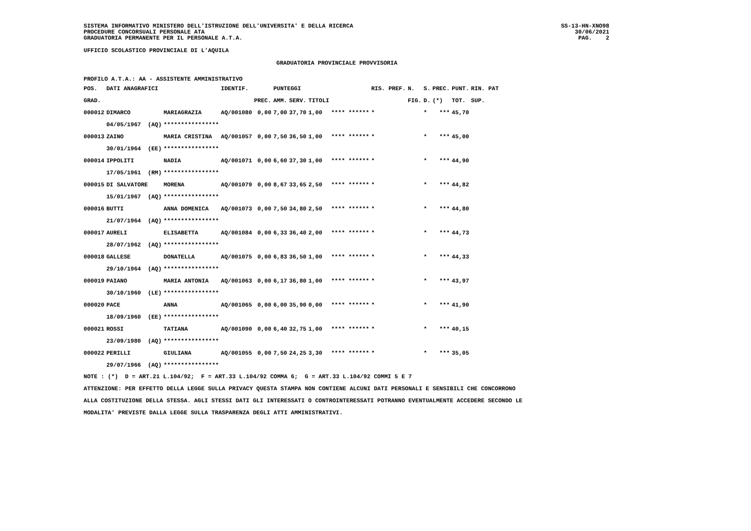SISTEMA INFORMATIVO MINISTERO DELL'ISTRUZIONE DELL'UNIVERSITA' E DELLA RICERCA PROCEDURE CONCORSUALI PERSONALE ATA GRADUATORIA PERMANENTE PER IL PERSONALE A.T.A.
SS-13-HN-XNO98 30/06/2021 PAG. 2
UFFICIO SCOLASTICO PROVINCIALE DI L'AQUILA
GRADUATORIA PROVINCIALE PROVVISORIA
PROFILO A.T.A.: AA - ASSISTENTE AMMINISTRATIVO
| POS. | DATI ANAGRAFICI | | IDENTIF. | | PUNTEGGI | | | | RIS. PREF. | N. | S. | PREC. | PUNT. | RIN. PAT |
| --- | --- | --- | --- | --- | --- | --- | --- | --- | --- | --- | --- | --- | --- | --- |
| GRAD. | | | | PREC. | AMM. | SERV. | TITOLI | | | FIG. | D. | (*) | TOT. | SUP. |
| 000012 | DIMARCO | MARIAGRAZIA | AQ/001080 | 0,00 | 7,00 | 37,70 | 1,00 | **** ****** | * | | * | *** | 45,70 | |
| | 04/05/1967 (AQ) | **************** | | | | | | | | | | | | |
| 000013 | ZAINO | MARIA CRISTINA | AQ/001057 | 0,00 | 7,50 | 36,50 | 1,00 | **** ****** | * | | * | *** | 45,00 | |
| | 30/01/1964 (EE) | **************** | | | | | | | | | | | | |
| 000014 | IPPOLITI | NADIA | AQ/001071 | 0,00 | 6,60 | 37,30 | 1,00 | **** ****** | * | | * | *** | 44,90 | |
| | 17/05/1961 (RM) | **************** | | | | | | | | | | | | |
| 000015 | DI SALVATORE | MORENA | AQ/001079 | 0,00 | 8,67 | 33,65 | 2,50 | **** ****** | * | | * | *** | 44,82 | |
| | 15/01/1967 (AQ) | **************** | | | | | | | | | | | | |
| 000016 | BUTTI | ANNA DOMENICA | AQ/001073 | 0,00 | 7,50 | 34,80 | 2,50 | **** ****** | * | | * | *** | 44,80 | |
| | 21/07/1964 (AQ) | **************** | | | | | | | | | | | | |
| 000017 | AURELI | ELISABETTA | AQ/001084 | 0,00 | 6,33 | 36,40 | 2,00 | **** ****** | * | | * | *** | 44,73 | |
| | 28/07/1962 (AQ) | **************** | | | | | | | | | | | | |
| 000018 | GALLESE | DONATELLA | AQ/001075 | 0,00 | 6,83 | 36,50 | 1,00 | **** ****** | * | | * | *** | 44,33 | |
| | 29/10/1964 (AQ) | **************** | | | | | | | | | | | | |
| 000019 | PAIANO | MARIA ANTONIA | AQ/001063 | 0,00 | 6,17 | 36,80 | 1,00 | **** ****** | * | | * | *** | 43,97 | |
| | 30/10/1960 (LE) | **************** | | | | | | | | | | | | |
| 000020 | PACE | ANNA | AQ/001065 | 0,00 | 6,00 | 35,90 | 0,00 | **** ****** | * | | * | *** | 41,90 | |
| | 18/09/1960 (EE) | **************** | | | | | | | | | | | | |
| 000021 | ROSSI | TATIANA | AQ/001090 | 0,00 | 6,40 | 32,75 | 1,00 | **** ****** | * | | * | *** | 40,15 | |
| | 23/09/1980 (AQ) | **************** | | | | | | | | | | | | |
| 000022 | PERILLI | GIULIANA | AQ/001055 | 0,00 | 7,50 | 24,25 | 3,30 | **** ****** | * | | * | *** | 35,05 | |
| | 29/07/1966 (AQ) | **************** | | | | | | | | | | | | |
NOTE : (*) D = ART.21 L.104/92; F = ART.33 L.104/92 COMMA 6; G = ART.33 L.104/92 COMMI 5 E 7 ATTENZIONE: PER EFFETTO DELLA LEGGE SULLA PRIVACY QUESTA STAMPA NON CONTIENE ALCUNI DATI PERSONALI E SENSIBILI CHE CONCORRONO ALLA COSTITUZIONE DELLA STESSA. AGLI STESSI DATI GLI INTERESSATI O CONTROINTERESSATI POTRANNO EVENTUALMENTE ACCEDERE SECONDO LE MODALITA' PREVISTE DALLA LEGGE SULLA TRASPARENZA DEGLI ATTI AMMINISTRATIVI.